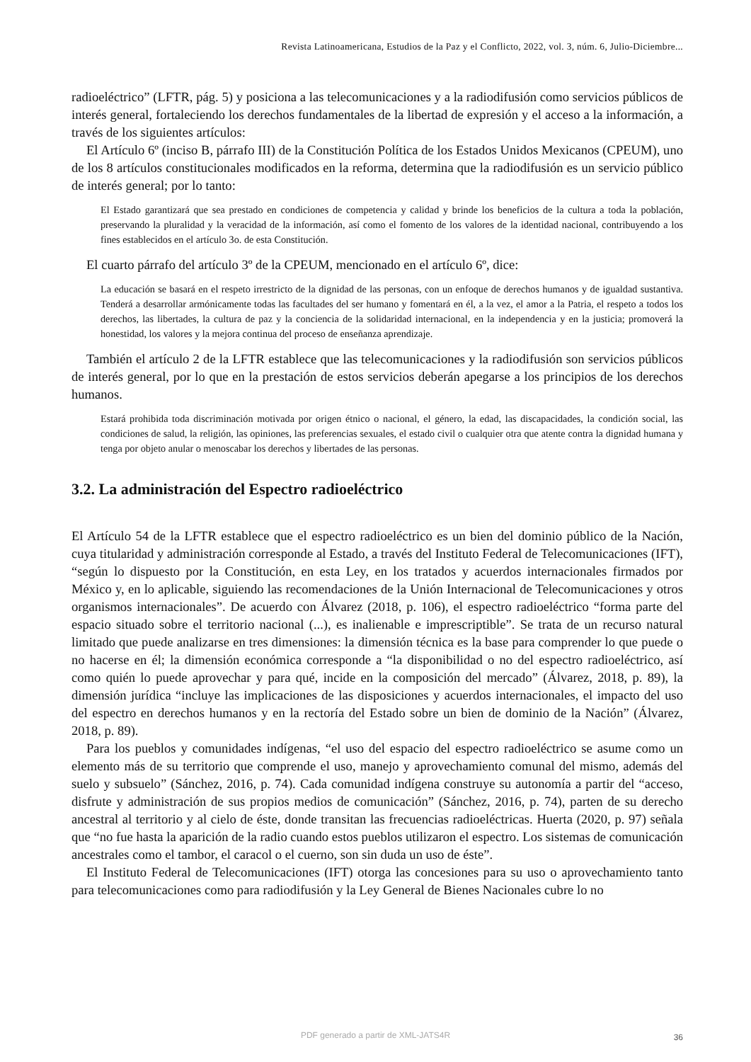Revista Latinoamericana, Estudios de la Paz y el Conflicto, 2022, vol. 3, núm. 6, Julio-Diciembre...
radioeléctrico” (LFTR, pág. 5) y posiciona a las telecomunicaciones y a la radiodifusión como servicios públicos de interés general, fortaleciendo los derechos fundamentales de la libertad de expresión y el acceso a la información, a través de los siguientes artículos:
El Artículo 6º (inciso B, párrafo III) de la Constitución Política de los Estados Unidos Mexicanos (CPEUM), uno de los 8 artículos constitucionales modificados en la reforma, determina que la radiodifusión es un servicio público de interés general; por lo tanto:
El Estado garantizará que sea prestado en condiciones de competencia y calidad y brinde los beneficios de la cultura a toda la población, preservando la pluralidad y la veracidad de la información, así como el fomento de los valores de la identidad nacional, contribuyendo a los fines establecidos en el artículo 3o. de esta Constitución.
El cuarto párrafo del artículo 3º de la CPEUM, mencionado en el artículo 6º, dice:
La educación se basará en el respeto irrestricto de la dignidad de las personas, con un enfoque de derechos humanos y de igualdad sustantiva. Tenderá a desarrollar armónicamente todas las facultades del ser humano y fomentará en él, a la vez, el amor a la Patria, el respeto a todos los derechos, las libertades, la cultura de paz y la conciencia de la solidaridad internacional, en la independencia y en la justicia; promoverá la honestidad, los valores y la mejora continua del proceso de enseñanza aprendizaje.
También el artículo 2 de la LFTR establece que las telecomunicaciones y la radiodifusión son servicios públicos de interés general, por lo que en la prestación de estos servicios deberán apegarse a los principios de los derechos humanos.
Estará prohibida toda discriminación motivada por origen étnico o nacional, el género, la edad, las discapacidades, la condición social, las condiciones de salud, la religión, las opiniones, las preferencias sexuales, el estado civil o cualquier otra que atente contra la dignidad humana y tenga por objeto anular o menoscabar los derechos y libertades de las personas.
3.2. La administración del Espectro radioeléctrico
El Artículo 54 de la LFTR establece que el espectro radioeléctrico es un bien del dominio público de la Nación, cuya titularidad y administración corresponde al Estado, a través del Instituto Federal de Telecomunicaciones (IFT), “según lo dispuesto por la Constitución, en esta Ley, en los tratados y acuerdos internacionales firmados por México y, en lo aplicable, siguiendo las recomendaciones de la Unión Internacional de Telecomunicaciones y otros organismos internacionales”. De acuerdo con Álvarez (2018, p. 106), el espectro radioeléctrico “forma parte del espacio situado sobre el territorio nacional (...), es inalienable e imprescriptible”. Se trata de un recurso natural limitado que puede analizarse en tres dimensiones: la dimensión técnica es la base para comprender lo que puede o no hacerse en él; la dimensión económica corresponde a “la disponibilidad o no del espectro radioeléctrico, así como quién lo puede aprovechar y para qué, incide en la composición del mercado” (Álvarez, 2018, p. 89), la dimensión jurídica “incluye las implicaciones de las disposiciones y acuerdos internacionales, el impacto del uso del espectro en derechos humanos y en la rectoría del Estado sobre un bien de dominio de la Nación” (Álvarez, 2018, p. 89).
Para los pueblos y comunidades indígenas, “el uso del espacio del espectro radioeléctrico se asume como un elemento más de su territorio que comprende el uso, manejo y aprovechamiento comunal del mismo, además del suelo y subsuelo” (Sánchez, 2016, p. 74). Cada comunidad indígena construye su autonomía a partir del “acceso, disfrute y administración de sus propios medios de comunicación” (Sánchez, 2016, p. 74), parten de su derecho ancestral al territorio y al cielo de éste, donde transitan las frecuencias radioeléctricas. Huerta (2020, p. 97) señala que “no fue hasta la aparición de la radio cuando estos pueblos utilizaron el espectro. Los sistemas de comunicación ancestrales como el tambor, el caracol o el cuerno, son sin duda un uso de éste”.
El Instituto Federal de Telecomunicaciones (IFT) otorga las concesiones para su uso o aprovechamiento tanto para telecomunicaciones como para radiodifusión y la Ley General de Bienes Nacionales cubre lo no
PDF generado a partir de XML-JATS4R 36